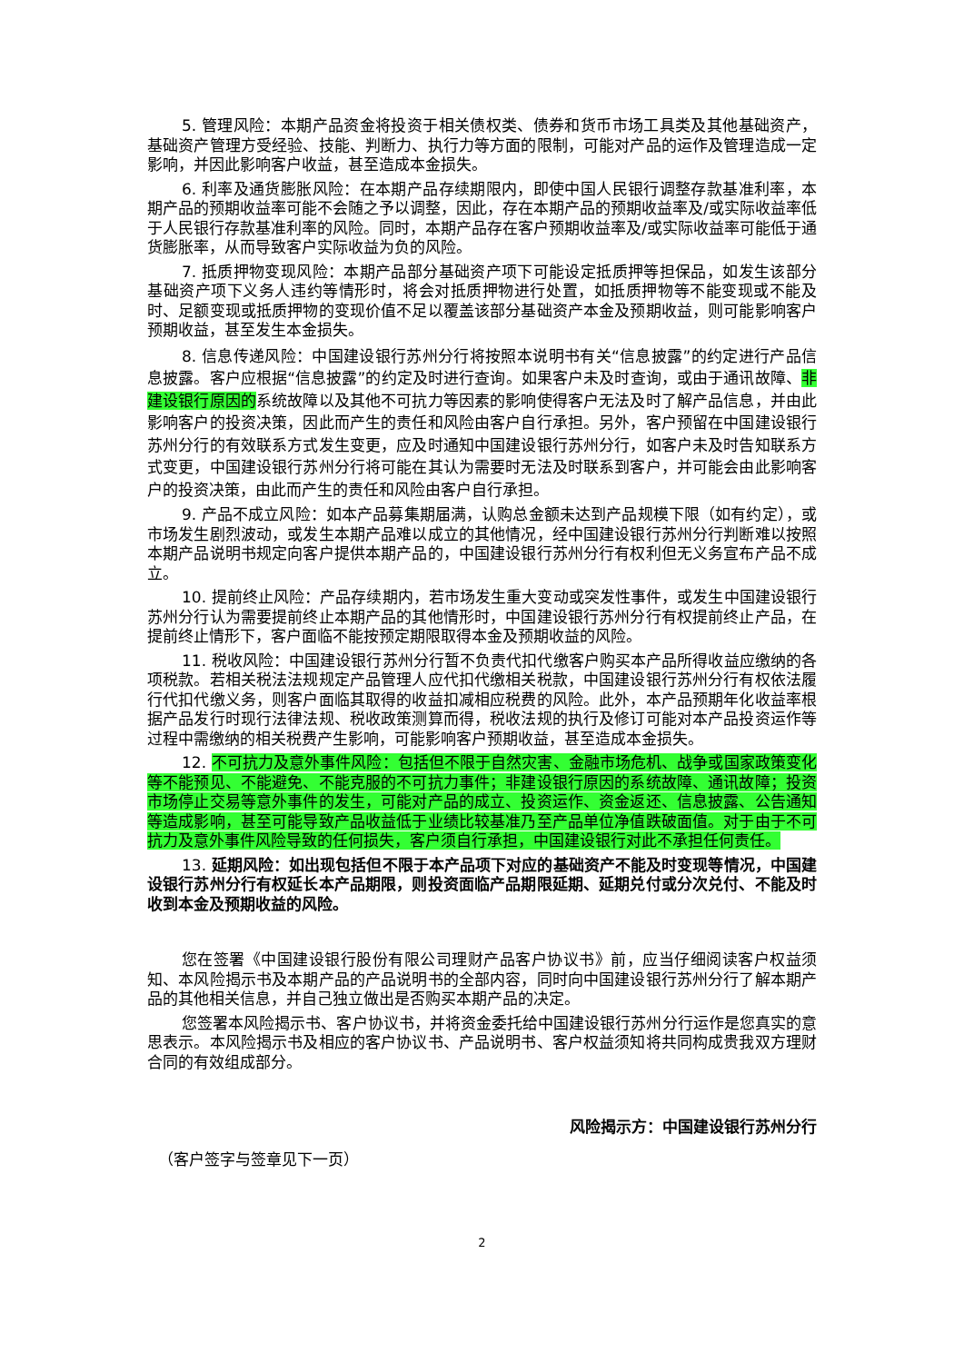5. 管理风险：本期产品资金将投资于相关债权类、债券和货币市场工具类及其他基础资产，基础资产管理方受经验、技能、判断力、执行力等方面的限制，可能对产品的运作及管理造成一定影响，并因此影响客户收益，甚至造成本金损失。
6. 利率及通货膨胀风险：在本期产品存续期限内，即使中国人民银行调整存款基准利率，本期产品的预期收益率可能不会随之予以调整，因此，存在本期产品的预期收益率及/或实际收益率低于人民银行存款基准利率的风险。同时，本期产品存在客户预期收益率及/或实际收益率可能低于通货膨胀率，从而导致客户实际收益为负的风险。
7. 抵质押物变现风险：本期产品部分基础资产项下可能设定抵质押等担保品，如发生该部分基础资产项下义务人违约等情形时，将会对抵质押物进行处置，如抵质押物等不能变现或不能及时、足额变现或抵质押物的变现价值不足以覆盖该部分基础资产本金及预期收益，则可能影响客户预期收益，甚至发生本金损失。
8. 信息传递风险：中国建设银行苏州分行将按照本说明书有关“信息披露”的约定进行产品信息披露。客户应根据“信息披露”的约定及时进行查询。如果客户未及时查询，或由于通讯故障、非建设银行原因的系统故障以及其他不可抗力等因素的影响使得客户无法及时了解产品信息，并由此影响客户的投资决策，因此而产生的责任和风险由客户自行承担。另外，客户预留在中国建设银行苏州分行的有效联系方式发生变更，应及时通知中国建设银行苏州分行，如客户未及时告知联系方式变更，中国建设银行苏州分行将可能在其认为需要时无法及时联系到客户，并可能会由此影响客户的投资决策，由此而产生的责任和风险由客户自行承担。
9. 产品不成立风险：如本产品募集期届满，认购总金额未达到产品规模下限（如有约定），或市场发生剧烈波动，或发生本期产品难以成立的其他情况，经中国建设银行苏州分行判断难以按照本期产品说明书规定向客户提供本期产品的，中国建设银行苏州分行有权利但无义务宣布产品不成立。
10. 提前终止风险：产品存续期内，若市场发生重大变动或突发性事件，或发生中国建设银行苏州分行认为需要提前终止本期产品的其他情形时，中国建设银行苏州分行有权提前终止产品，在提前终止情形下，客户面临不能按预定期限取得本金及预期收益的风险。
11. 税收风险：中国建设银行苏州分行暂不负责代扣代缴客户购买本产品所得收益应缴纳的各项税款。若相关税法法规规定产品管理人应代扣代缴相关税款，中国建设银行苏州分行有权依法履行代扣代缴义务，则客户面临其取得的收益扣减相应税费的风险。此外，本产品预期年化收益率根据产品发行时现行法律法规、税收政策测算而得，税收法规的执行及修订可能对本产品投资运作等过程中需缴纳的相关税费产生影响，可能影响客户预期收益，甚至造成本金损失。
12. 不可抗力及意外事件风险：包括但不限于自然灾害、金融市场危机、战争或国家政策变化等不能预见、不能避免、不能克服的不可抗力事件；非建设银行原因的系统故障、通讯故障；投资市场停止交易等意外事件的发生，可能对产品的成立、投资运作、资金返还、信息披露、公告通知等造成影响，甚至可能导致产品收益低于业绩比较基准乃至产品单位净值跌破面值。对于由于不可抗力及意外事件风险导致的任何损失，客户须自行承担，中国建设银行对此不承担任何责任。
13. 延期风险：如出现包括但不限于本产品项下对应的基础资产不能及时变现等情况，中国建设银行苏州分行有权延长本产品期限，则投资面临产品期限延期、延期兑付或分次兑付、不能及时收到本金及预期收益的风险。
您在签署《中国建设银行股份有限公司理财产品客户协议书》前，应当仔细阅读客户权益须知、本风险揭示书及本期产品的产品说明书的全部内容，同时向中国建设银行苏州分行了解本期产品的其他相关信息，并自己独立做出是否购买本期产品的决定。
您签署本风险揭示书、客户协议书，并将资金委托给中国建设银行苏州分行运作是您真实的意思表示。本风险揭示书及相应的客户协议书、产品说明书、客户权益须知将共同构成贵我双方理财合同的有效组成部分。
风险揭示方：中国建设银行苏州分行
（客户签字与签章见下一页）
2